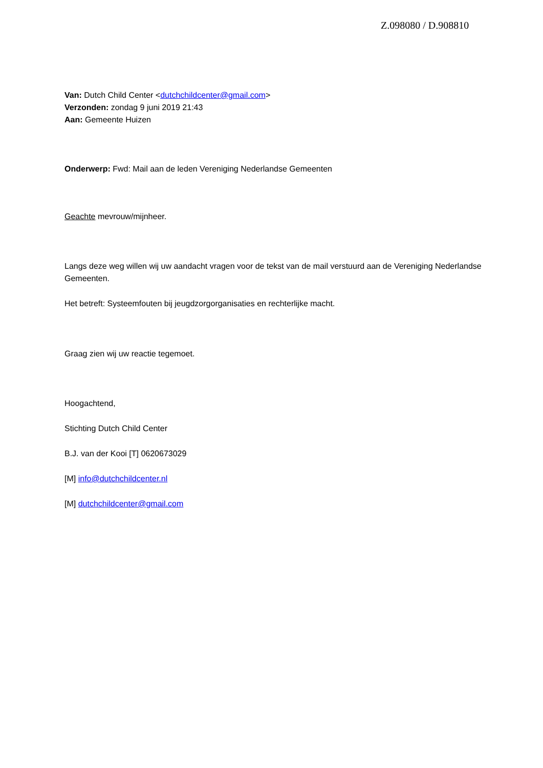Z.098080 / D.908810
Van: Dutch Child Center <dutchchildcenter@gmail.com>
Verzonden: zondag 9 juni 2019 21:43
Aan: Gemeente Huizen
Onderwerp: Fwd: Mail aan de leden Vereniging Nederlandse Gemeenten
Geachte mevrouw/mijnheer.
Langs deze weg willen wij uw aandacht vragen voor de tekst van de mail verstuurd aan de Vereniging Nederlandse Gemeenten.
Het betreft: Systeemfouten bij jeugdzorgorganisaties en rechterlijke macht.
Graag zien wij uw reactie tegemoet.
Hoogachtend,
Stichting Dutch Child Center
B.J. van der Kooi [T] 0620673029
[M] info@dutchchildcenter.nl
[M] dutchchildcenter@gmail.com